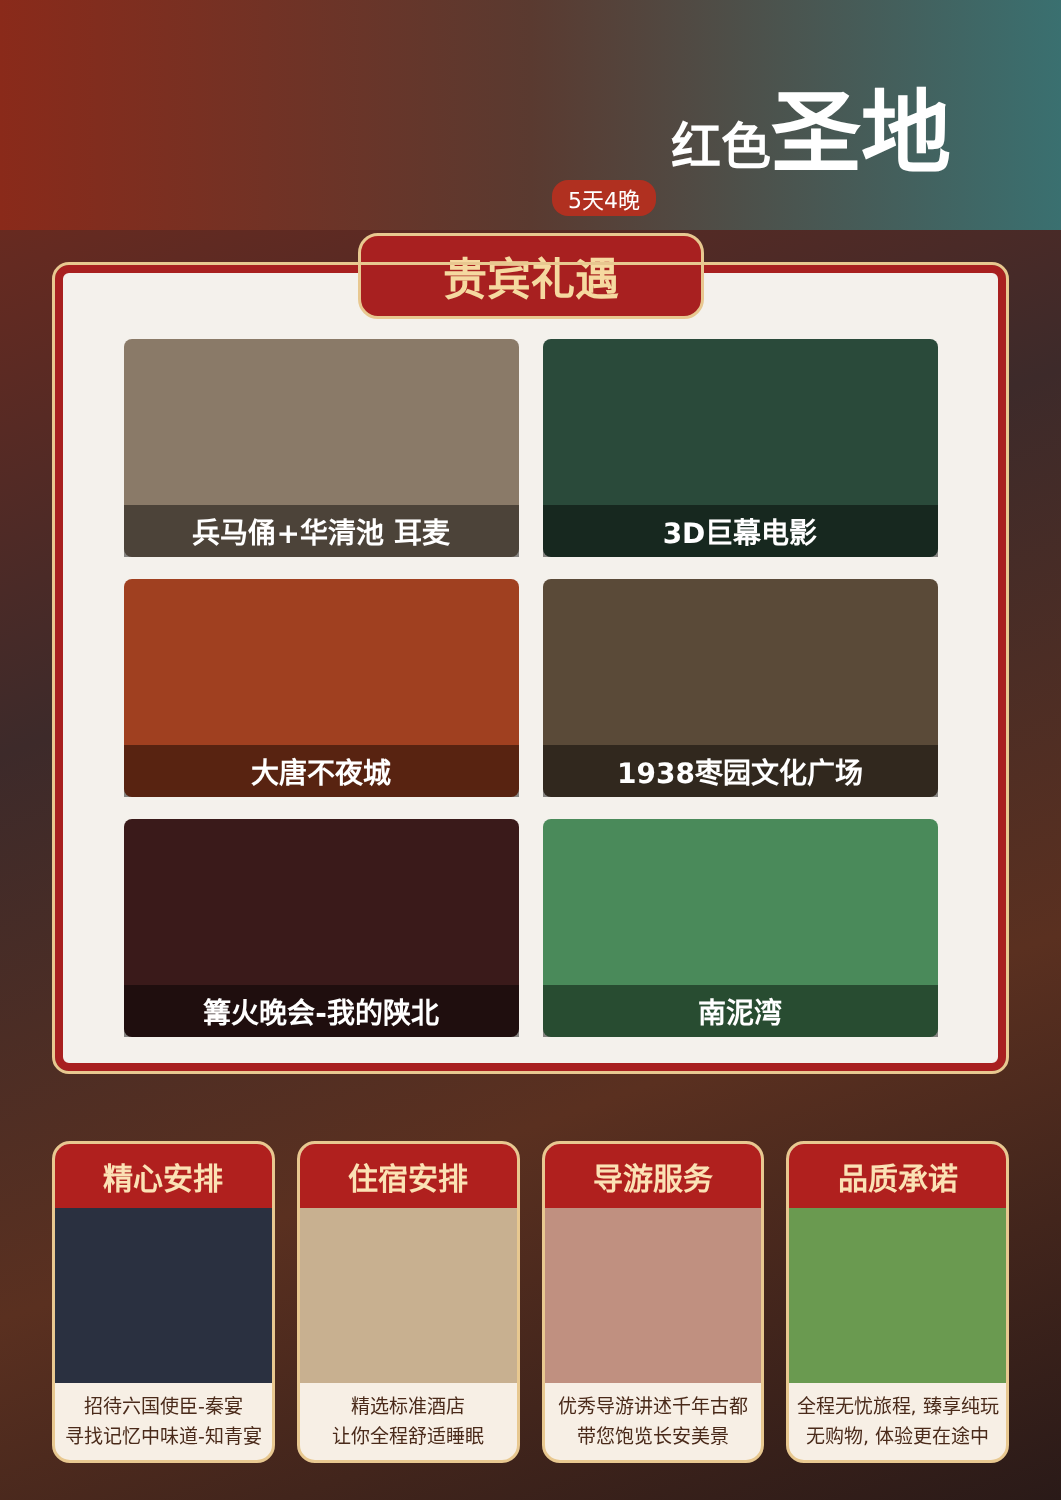红色圣地
5天4晚
贵宾礼遇
兵马俑+华清池 耳麦
3D巨幕电影
大唐不夜城
1938枣园文化广场
篝火晚会-我的陕北
南泥湾
精心安排
招待六国使臣-秦宴
寻找记忆中味道-知青宴
住宿安排
精选标准酒店
让你全程舒适睡眠
导游服务
优秀导游讲述千年古都
带您饱览长安美景
品质承诺
全程无忧旅程, 臻享纯玩
无购物, 体验更在途中